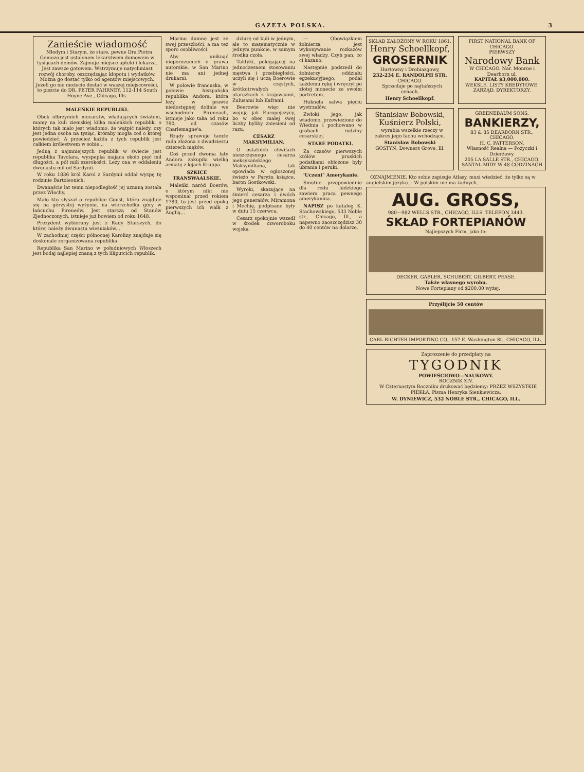GAZETA POLSKA. 3
Zanieście wiadomość
Młodym i Starym, że stare, pewne Dra Piotra Gomozo jest ustalonem lekarstwem domowem w tysiącach domów. Zajmuje miejsce apteki i lekarza. Jest zawsze gotowem. Wstrzymuje natychmiast rozwój choroby, oszczędzając kłopotu i wydatków. Można go dostać tylko od agentów miejscowych. Jeżeli go nie możecie dostać w waszej miejscowości, to piszcie do DR. PETER FAHRNEY, 112-114 South Hoyne Ave., Chicago, Ills.
MALEŃKIE REPUBLIKI.
Obok olbrzymich mocarstw, władających światem, mamy na kuli ziemskiej kilka maleńkich republik, o których tak mało jest wiadomo, że wątpić należy, czy jest jedna osoba na tysiąc, któraby mogła coś o której powiedzieć. A przecież każda z tych republik jest całkiem królestwem w sobie...
Jedną z najmniejszych republik w świecie jest republika Tavolara, wyspepka mająca około pięć mil długości, a pół mili szerokości. Leży ona w oddaleniu dwunastu mil od Sardynii.
W roku 1836 król Karol z Sardynii oddał wyspę tę rodzinie Bartoleonich.
Dwanaście lat temu niepodległość jej uznaną została przez Włochy.
Mało kto słyszał o republice Goust, która znajduje się na górzystej wyżynie, na wierzchołku góry w łańcuchu Pireneów. Jest starszą od Stanów Zjednoczonych, istnieje już bowiem od roku 1648.
Prezydent wybierany jest z Rady Starszych, do której należy dwunastu wieśniaków...
W zachodniej części północnej Karoliny znajduje się doskonale zorganizowana republika.
Republika San Marino w południowych Włoszech jest bodaj najlepiej znaną z tych liliputcich republik.
Marino dumne jest ze swej przeszłości, a ma też sporo osobliwości.
Aby uniknąć nieporozumień o prawa autorskie, w San Marino nie ma ani jednej drukarni.
W połowie francuska, w połowie hiszpańska republika Andora, która leży w prawie niedostępnej dolinie we wschodnich Pireneach, istnieje jako taka od roku 790, od czasów Charlemagne'a.
Rządy sprawuje tamże rada złożona z dwudziestu czterech mężów.
Coś przed dwoma laty Andora zakupiła wielką armatę z lejarń Kruppa.
SZKICE TRANSWAALSKIE.
Maleńki naród Boerów, o którym nikt nie wspominał przed rokiem 1780, to jest przed epoką pierwszych ich walk z Anglią...
dziurę od kuli w jednym, ale to matematycznie w jednym punkcie, w samym środku czoła.
Taktyki, polegającej na jednoczesnem stosowaniu męstwa i przebiegłości, uczyli się i uczą Boerowie w częstych, krótkotrwałych utarczkach z krajowcami, Zulusami lub Kaframi.
Boerowie więc nie wojują jak Europejczycy, bo w obec małej swej liczby byliby zniesieni od razu.
CESARZ MAKSYMILIAN.
O ostatnich chwilach nieszczęsnego cesarza meksykańskiego Maksymiliana, tak opowiada w ogłoszonej świeżo w Paryżu książce, baron Gostkowski.
Wyroki, skazujące na śmierć cesarza i dwóch jego generałów, Miramona i Mechię, podpisane były w dniu 15 czerwca.
Cesarz spokojnie wszedł w środek czworoboku wojska.
— Obowiązkiem żołnierza jest wykonywanie rozkazów swej władzy. Czyń pan, co ci kazano.
Następnie podszedł do żołnierzy oddziału egzekucyjnego, podał każdemu rękę i wręczył po złotej monecie ze swoim portretem.
Huknęła salwa pięciu wystrzałów.
Zwłoki jego, jak wiadomo, przewieziono do Wiednia i pochowano w grobach rodziny cesarskiej.
STARE PODATKI.
Za czasów pierwszych królów pruskich podatkami obłożone były ubrania i peruki.
"Uczeni" Amerykanie.
Smutne przepowiednie dla rodu ludzkiego zawiera praca pewnego amerykanina.
NAPISZ po katalog K. Stachowskiego, 533 Noble str., Chicago, Ill., a napewno zaoszczędzisz 30 do 40 centów na dolarze.
SKŁAD ZAŁOŻONY W ROKU 1861.
Henry Schoellkopf,
GROSERNIK
Hurtowny i Drobiazgowy,
232-234 E. RANDOLPH STR.
CHICAGO.
Sprzedaje po najtańszych cenach.
Henry Schoellkopf.
FIRST NATIONAL BANK OF CHICAGO.
PIERWSZY
Narodowy Bank
W CHICAGO. Nar. Monroe i Dearborn ul.
KAPITAŁ $3,000,000.
WEKSLE. LISTY KREDYTOWE. ZARZĄD. DYREKTORZY.
Stanisław Bobowski,
Kuśnierz Polski,
wyrabia wszelkie rzeczy w zakres jego fachu wchodzące.
Stanisław Bobowski
GOSTYŃ, Downers Grove, Ill.
GREENEBAUM SONS,
BANKIERZY,
83 & 85 DEARBORN STR., CHICAGO.
H. C. PATTERSON,
Własność Realna — Pożyczki i Dzierżawy.
205 LA SALLE STR., CHICAGO.
SANTAL-MIDY W 48 CODZINACH
OZNAJMIENIE. Kto sobie zapisuje Atlasy, musi wiedzieć, że tylko są w angielskim języku.—W polskim nie ma żadnych.
AUG. GROSS,
980—982 WELLS STR., CHICAGO, ILLS. TELEFON 3443.
SKŁAD FORTEPIANÓW
Najlepszych Firm, jako to:
DECKER, GABLER, SCHUBERT, GILBERT, PEASE.
Także własnego wyrobu.
Nowe Fortepiany od $200.00 wyżej.
Przyślijcie 50 centów
CARL RICHTER IMPORTING CO., 157 E. Washington St., CHICAGO, ILL.
Zaproszenie do przedpłaty na
TYGODNIK
POWIEŚCIOWO—NAUKOWY.
ROCZNIK XIV.
W Czternastym Roczniku drukować będziemy: PRZEZ WSZYSTKIE PIEKŁA, Pisma Henryka Sienkiewicza.
W. DYNIEWICZ, 532 NOBLE STR., CHICAGO, ILL.